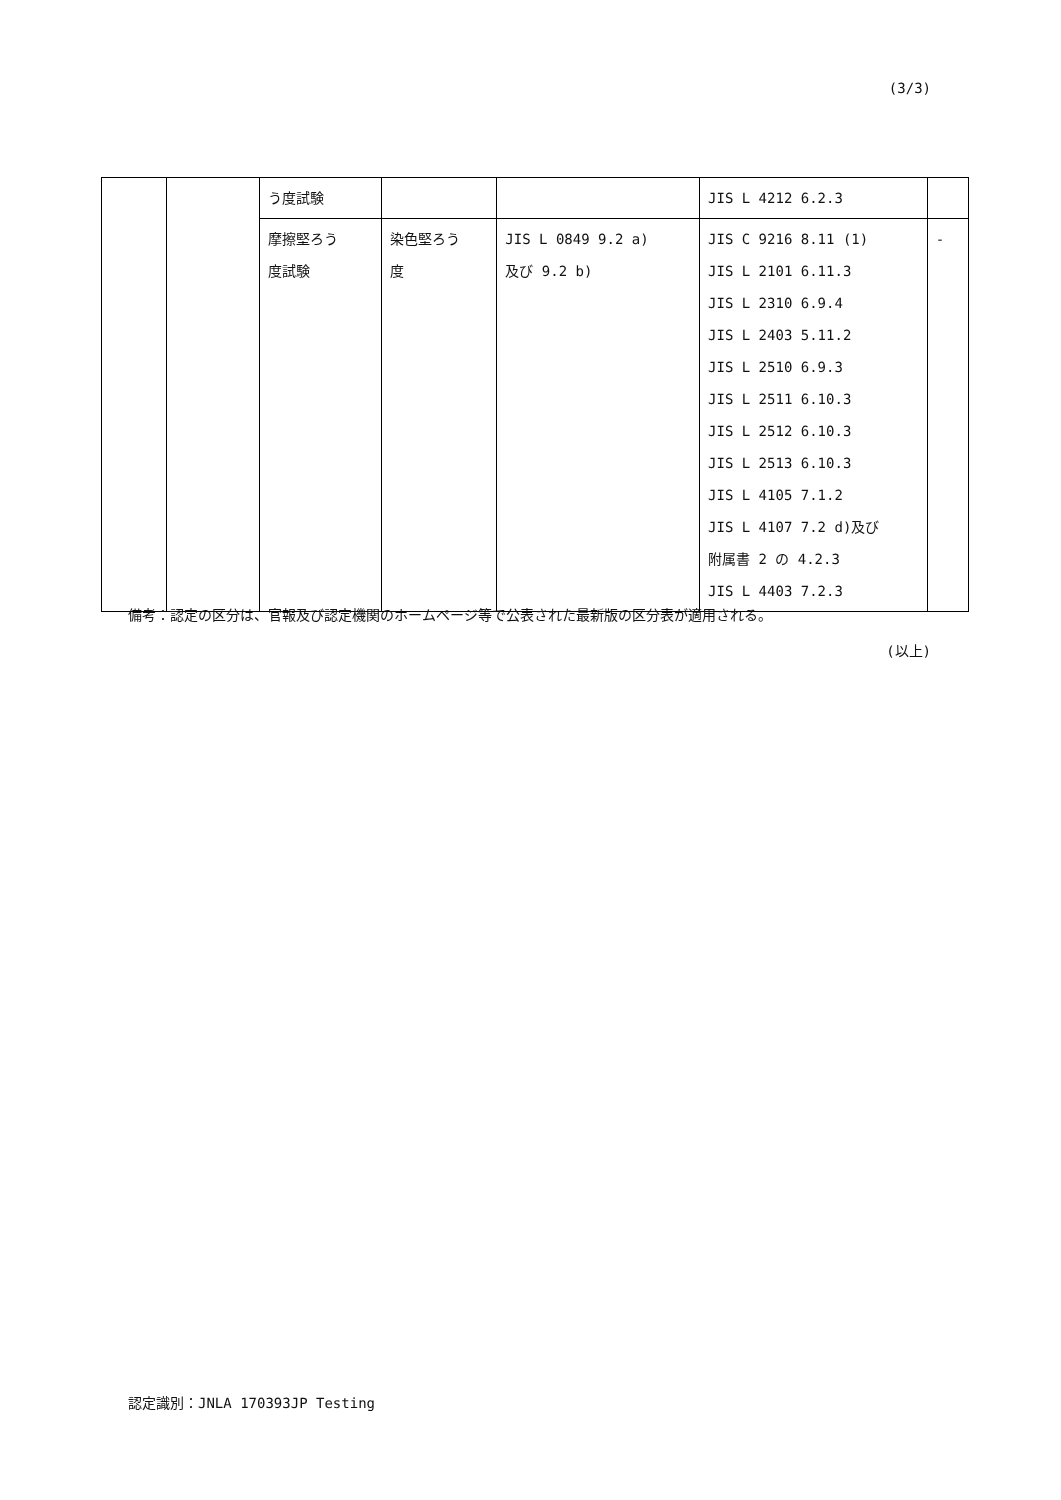(3/3)
| | | う度試験 | | | JIS L 4212 6.2.3 | |
| | | 摩擦堅ろう 度試験 | 染色堅ろう 度 | JIS L 0849 9.2 a) 及び 9.2 b) | JIS C 9216 8.11 (1) JIS L 2101 6.11.3 JIS L 2310 6.9.4 JIS L 2403 5.11.2 JIS L 2510 6.9.3 JIS L 2511 6.10.3 JIS L 2512 6.10.3 JIS L 2513 6.10.3 JIS L 4105 7.1.2 JIS L 4107 7.2 d)及び 附属書 2 の 4.2.3 JIS L 4403 7.2.3 | - |
備考：認定の区分は、官報及び認定機関のホームページ等で公表された最新版の区分表が適用される。
(以上)
認定識別：JNLA 170393JP Testing